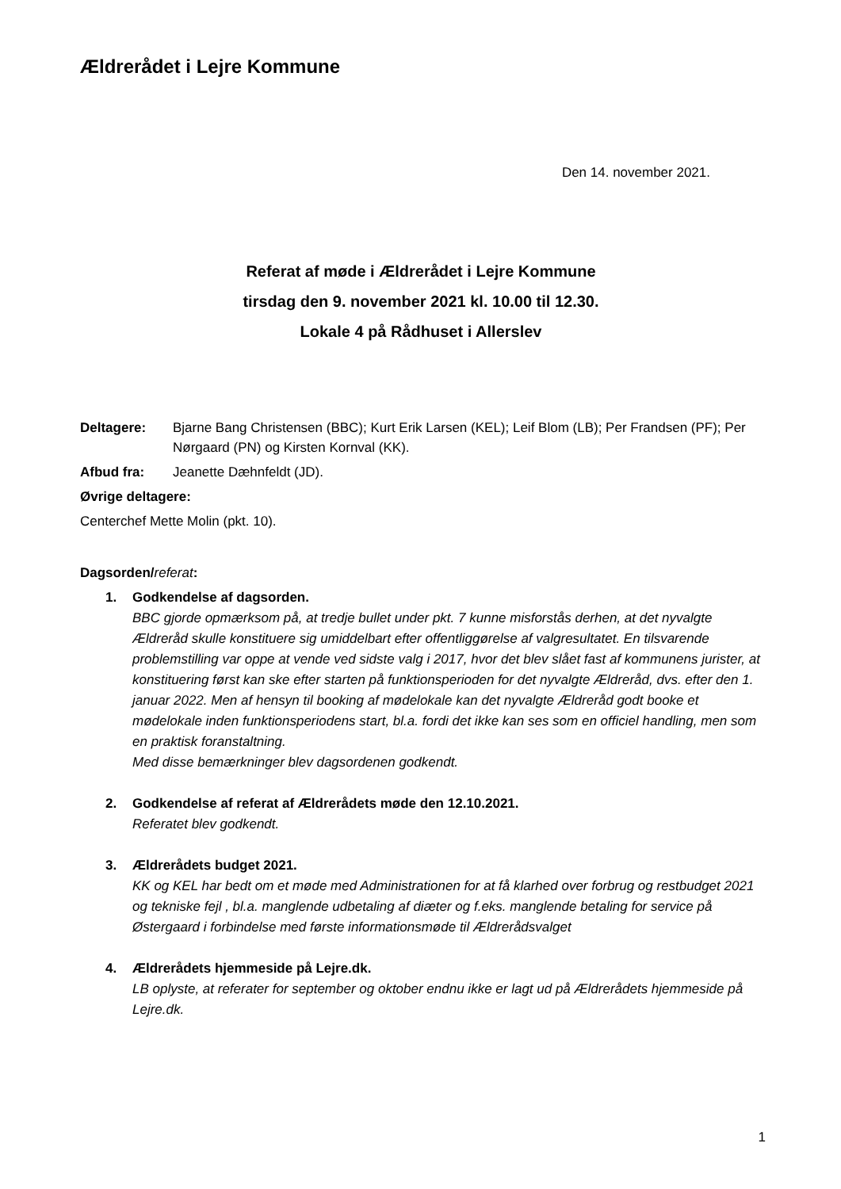Ældrerådet i Lejre Kommune
Den 14. november 2021.
Referat af møde i Ældrerådet i Lejre Kommune
tirsdag den 9. november 2021 kl. 10.00 til 12.30.
Lokale 4 på Rådhuset i Allerslev
Deltagere: Bjarne Bang Christensen (BBC); Kurt Erik Larsen (KEL); Leif Blom (LB); Per Frandsen (PF); Per Nørgaard (PN) og Kirsten Kornval (KK).
Afbud fra: Jeanette Dæhnfeldt (JD).
Øvrige deltagere:
Centerchef Mette Molin (pkt. 10).
Dagsorden/referat:
1. Godkendelse af dagsorden.
BBC gjorde opmærksom på, at tredje bullet under pkt. 7 kunne misforstås derhen, at det nyvalgte Ældreråd skulle konstituere sig umiddelbart efter offentliggørelse af valgresultatet. En tilsvarende problemstilling var oppe at vende ved sidste valg i 2017, hvor det blev slået fast af kommunens jurister, at konstituering først kan ske efter starten på funktionsperioden for det nyvalgte Ældreråd, dvs. efter den 1. januar 2022. Men af hensyn til booking af mødelokale kan det nyvalgte Ældreråd godt booke et mødelokale inden funktionsperiodens start, bl.a. fordi det ikke kan ses som en officiel handling, men som en praktisk foranstaltning.
Med disse bemærkninger blev dagsordenen godkendt.
2. Godkendelse af referat af Ældrerådets møde den 12.10.2021.
Referatet blev godkendt.
3. Ældrerådets budget 2021.
KK og KEL har bedt om et møde med Administrationen for at få klarhed over forbrug og restbudget 2021 og tekniske fejl , bl.a. manglende udbetaling af diæter og f.eks. manglende betaling for service på Østergaard i forbindelse med første informationsmøde til Ældrerådsvalget
4. Ældrerådets hjemmeside på Lejre.dk.
LB oplyste, at referater for september og oktober endnu ikke er lagt ud på Ældrerådets hjemmeside på Lejre.dk.
1